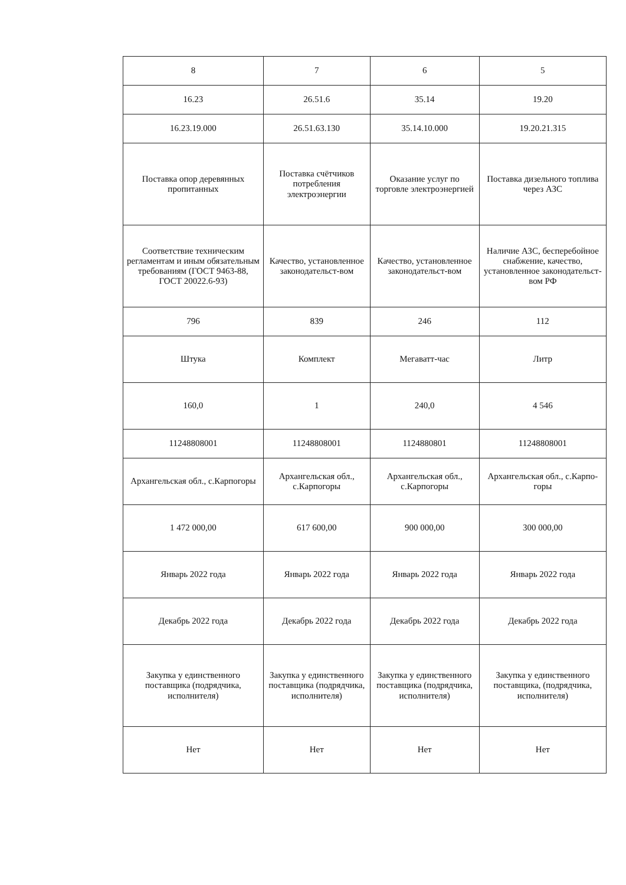| 8 | 7 | 6 | 5 |
| 16.23 | 26.51.6 | 35.14 | 19.20 |
| 16.23.19.000 | 26.51.63.130 | 35.14.10.000 | 19.20.21.315 |
| Поставка опор деревянных пропитанных | Поставка счётчиков потребления электроэнергии | Оказание услуг по торговле электроэнергией | Поставка дизельного топлива через АЗС |
| Соответствие техническим регламентам и иным обязательным требованиям (ГОСТ 9463-88, ГОСТ 20022.6-93) | Качество, установленное законодательст-вом | Качество, установленное законодательст-вом | Наличие АЗС, бесперебойное снабжение, качество, установленное законодательст-вом РФ |
| 796 | 839 | 246 | 112 |
| Штука | Комплект | Мегаватт-час | Литр |
| 160,0 | 1 | 240,0 | 4 546 |
| 11248808001 | 11248808001 | 1124880801 | 11248808001 |
| Архангельская обл., с.Карпогоры | Архангельская обл., с.Карпогоры | Архангельская обл., с.Карпогоры | Архангельская обл., с.Карпо-горы |
| 1 472 000,00 | 617 600,00 | 900 000,00 | 300 000,00 |
| Январь 2022 года | Январь 2022 года | Январь 2022 года | Январь 2022 года |
| Декабрь 2022 года | Декабрь 2022 года | Декабрь 2022 года | Декабрь 2022 года |
| Закупка у единственного поставщика (подрядчика, исполнителя) | Закупка у единственного поставщика (подрядчика, исполнителя) | Закупка у единственного поставщика (подрядчика, исполнителя) | Закупка у единственного поставщика, (подрядчика, исполнителя) |
| Нет | Нет | Нет | Нет |